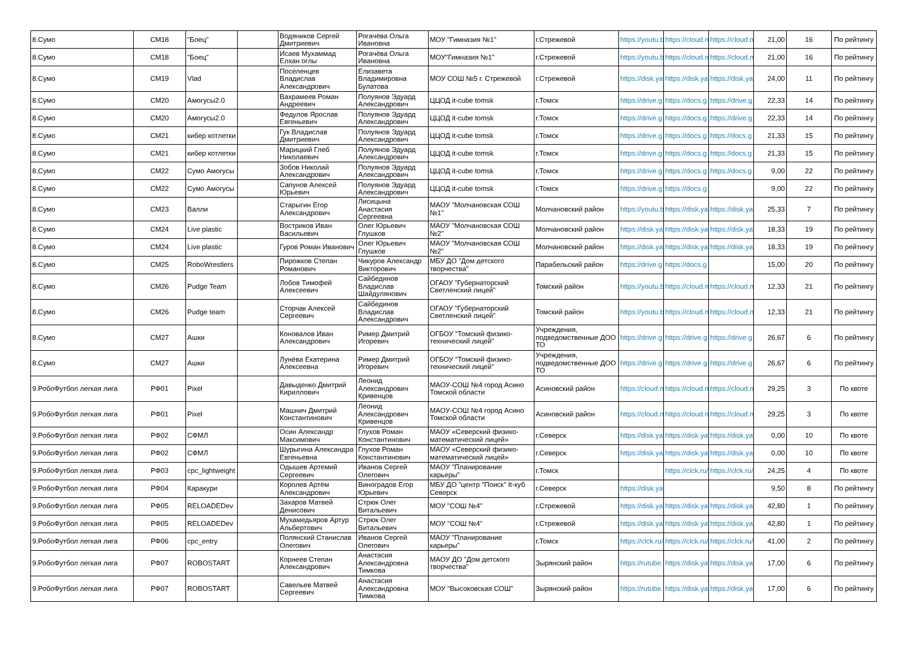| 8.Сумо | СМ18 | "Боец" | | Водяников Сергей Дмитриевич | Рогачёва Ольга Ивановна | МОУ "Гимназия №1" | г.Стрежевой | https://youtu.b | https://cloud.m | https://cloud.m | 21,00 | 16 | По рейтингу |
| 8.Сумо | СМ18 | "Боец" | | Исаев Мухаммад Елхан оглы | Рогачёва Ольга Ивановна | МОУ"Гимназия №1" | г.Стрежевой | https://youtu.b | https://cloud.m | https://cloud.m | 21,00 | 16 | По рейтингу |
| 8.Сумо | СМ19 | Vlad | | Поселенцев Владислав Александрович | Елизавета Владимировна Булатова | МОУ СОШ №5 г. Стрежевой | г.Стрежевой | https://disk.ya | https://disk.ya | https://disk.ya | 24,00 | 11 | По рейтингу |
| 8.Сумо | СМ20 | Амогусы2.0 | | Вахрамеев Роман Андреевич | Полуянов Эдуард Александрович | ЦЦОД it-cube tomsk | г.Томск | https://drive.g | https://docs.g | https://drive.g | 22,33 | 14 | По рейтингу |
| 8.Сумо | СМ20 | Амогусы2.0 | | Федулов Ярослав Евгеньевич | Полуянов Эдуард Александрович | ЦЦОД it-cube tomsk | г.Томск | https://drive.g | https://docs.g | https://drive.g | 22,33 | 14 | По рейтингу |
| 8.Сумо | СМ21 | кибер котлетки | | Гук Владислав Дмитриевич | Полуянов Эдуард Александрович | ЦЦОД it-cube tomsk | г.Томск | https://drive.g | https://docs.g | https://docs.g | 21,33 | 15 | По рейтингу |
| 8.Сумо | СМ21 | кибер котлетки | | Марицкий Глеб Николаевич | Полуянов Эдуард Александрович | ЦЦОД it-cube tomsk | г.Томск | https://drive.g | https://docs.g | https://docs.g | 21,33 | 15 | По рейтингу |
| 8.Сумо | СМ22 | Сумо Амогусы | | Зобов Николай Александрович | Полуянов Эдуард Александрович | ЦЦОД it-cube tomsk | г.Томск | https://drive.g | https://docs.g | https://docs.g | 9,00 | 22 | По рейтингу |
| 8.Сумо | СМ22 | Сумо Амогусы | | Сапунов Алексей Юрьевич | Полуянов Эдуард Александрович | ЦЦОД it-cube tomsk | г.Томск | https://drive.g | https://docs.g | | 9,00 | 22 | По рейтингу |
| 8.Сумо | СМ23 | Валли | | Старыгин Егор Александрович | Лисицына Анастасия Сергеевна | МАОУ "Молчановская СОШ №1" | Молчановский район | https://youtu.b | https://disk.ya | https://disk.ya | 25,33 | 7 | По рейтингу |
| 8.Сумо | СМ24 | Live plastic | | Востриков Иван Васильевич | Олег Юрьевич Глушков | МАОУ "Молчановская СОШ №2" | Молчановский район | https://disk.ya | https://disk.ya | https://disk.ya | 18,33 | 19 | По рейтингу |
| 8.Сумо | СМ24 | Live plastic | | Гуров Роман Иванович | Олег Юрьевич Глушков | МАОУ "Молчановская СОШ №2" | Молчановский район | https://disk.ya | https://disk.ya | https://disk.ya | 18,33 | 19 | По рейтингу |
| 8.Сумо | СМ25 | RoboWrestlers | | Пирожков Степан Романович | Чикуров Александр Викторович | МБУ ДО "Дом детского творчества" | Парабельский район | https://drive.g | https://docs.g | | 15,00 | 20 | По рейтингу |
| 8.Сумо | СМ26 | Pudge Team | | Лобов Тимофей Алексеевич | Сайбединов Владислав Шайдулянович | ОГАОУ "Губернаторский Светленский лицей" | Томский район | https://youtu.b | https://cloud.m | https://cloud.m | 12,33 | 21 | По рейтингу |
| 8.Сумо | СМ26 | Pudge team | | Сторчак Алексей Сергеевич | Сайбединов Владислав Александрович | ОГАОУ "Губернаторский Светленский лицей" | Томский район | https://youtu.b | https://cloud.m | https://cloud.m | 12,33 | 21 | По рейтингу |
| 8.Сумо | СМ27 | Ашки | | Коновалов Иван Александрович | Ример Дмитрий Игоревич | ОГБОУ "Томский физико-технический лицей" | Учреждения, подведомственные ДОО ТО | https://drive.g | https://drive.g | https://drive.g | 26,67 | 6 | По рейтингу |
| 8.Сумо | СМ27 | Ашки | | Лунёва Екатерина Алексеевна | Ример Дмитрий Игоревич | ОГБОУ "Томский физико-технический лицей" | Учреждения, подведомственные ДОО ТО | https://drive.g | https://drive.g | https://drive.g | 26,67 | 6 | По рейтингу |
| 9.РобоФутбол легкая лига | РФ01 | Pixel | | Давыденко Дмитрий Кириллович | Леонид Александрович Кривенцов | МАОУ-СОШ №4 город Асино Томской области | Асиновский район | https://cloud.m | https://cloud.m | https://cloud.m | 29,25 | 3 | По квоте |
| 9.РобоФутбол легкая лига | РФ01 | Pixel | | Машнич Дмитрий Константинович | Леонид Александрович Кривенцов | МАОУ-СОШ №4 город Асино Томской области | Асиновский район | https://cloud.m | https://cloud.m | https://cloud.m | 29,25 | 3 | По квоте |
| 9.РобоФутбол легкая лига | РФ02 | СФМЛ | | Осин Александр Максимович | Глухов Роман Константинович | МАОУ «Северский физико-математический лицей» | г.Северск | https://disk.ya | https://disk.ya | https://disk.ya | 0,00 | 10 | По квоте |
| 9.РобоФутбол легкая лига | РФ02 | СФМЛ | | Шурыгина Александра Евгеньевна | Глухов Роман Константинович | МАОУ «Северский физико-математический лицей» | г.Северск | https://disk.ya | https://disk.ya | https://disk.ya | 0,00 | 10 | По квоте |
| 9.РобоФутбол легкая лига | РФ03 | cpc_lightweight | | Одышев Артемий Сергеевич | Иванов Сергей Олегович | МАОУ "Планирование карьеры" | г.Томск | | https://clck.ru/ | https://clck.ru/ | 24,25 | 4 | По квоте |
| 9.РобоФутбол легкая лига | РФ04 | Каракури | | Королев Артём Александрович | Виноградов Егор Юрьевич | МБУ ДО "центр "Поиск" It-куб Северск | г.Северск | https://disk.ya | | | 9,50 | 8 | По рейтингу |
| 9.РобоФутбол легкая лига | РФ05 | RELOADEDev | | Захаров Матвей Денисович | Стрюк Олег Витальевич | МОУ "СОШ №4" | г.Стрежевой | https://disk.ya | https://disk.ya | https://disk.ya | 42,80 | 1 | По рейтингу |
| 9.РобоФутбол легкая лига | РФ05 | RELOADEDev | | Мухамедьяров Артур Альбертович | Стрюк Олег Витальевич | МОУ "СОШ №4" | г.Стрежевой | https://disk.ya | https://disk.ya | https://disk.ya | 42,80 | 1 | По рейтингу |
| 9.РобоФутбол легкая лига | РФ06 | cpc_entry | | Полянский Станислав Олегович | Иванов Сергей Олегович | МАОУ "Планирование карьеры" | г.Томск | https://clck.ru/ | https://clck.ru/ | https://clck.ru/ | 41,00 | 2 | По рейтингу |
| 9.РобоФутбол легкая лига | РФ07 | ROBOSTART | | Корнеев Степан Александрович | Анастасия Александровна Тимкова | МАОУ ДО "Дом детского творчества" | Зырянский район | https://rutube. | https://disk.ya | https://disk.ya | 17,00 | 6 | По рейтингу |
| 9.РобоФутбол легкая лига | РФ07 | ROBOSTART | | Савельев Матвей Сергеевич | Анастасия Александровна Тимкова | МОУ "Высоковская СОШ" | Зырянский район | https://rutube. | https://disk.ya | https://disk.ya | 17,00 | 6 | По рейтингу |